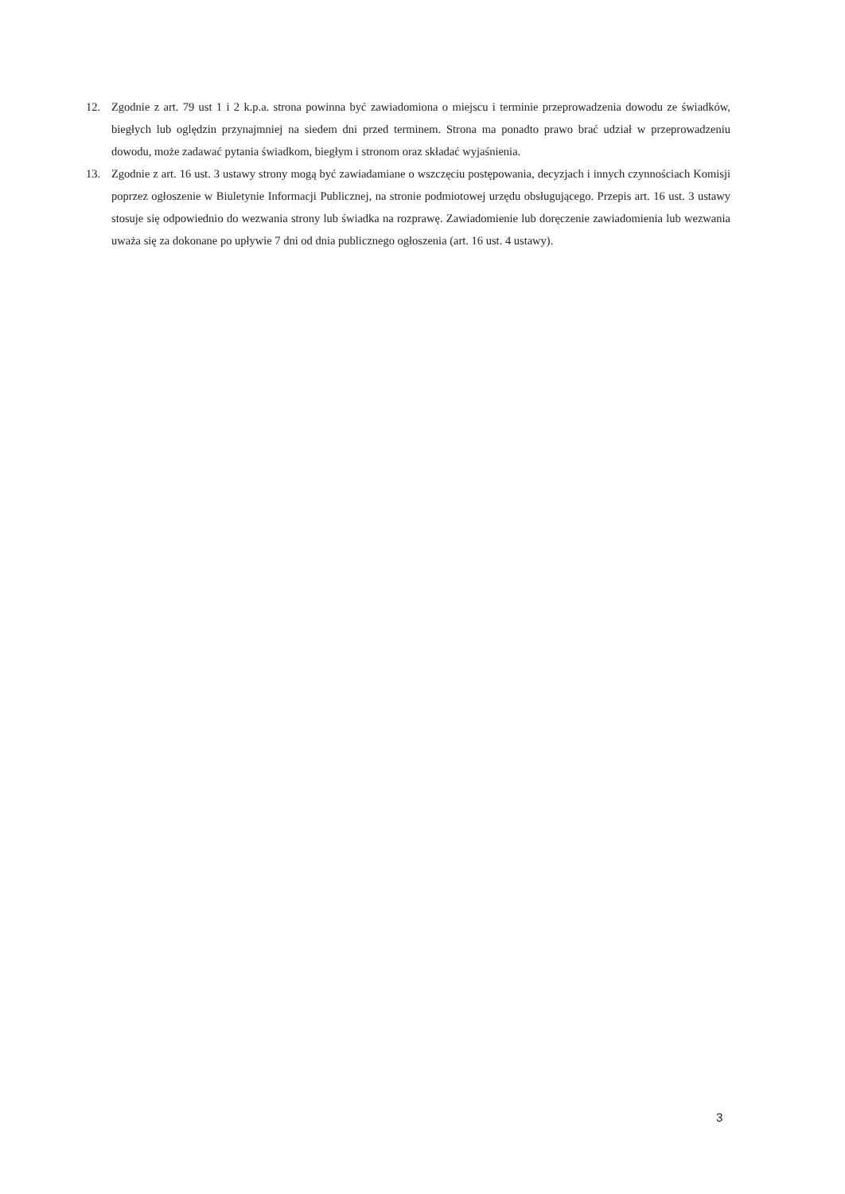12. Zgodnie z art. 79 ust 1 i 2 k.p.a. strona powinna być zawiadomiona o miejscu i terminie przeprowadzenia dowodu ze świadków, biegłych lub oględzin przynajmniej na siedem dni przed terminem. Strona ma ponadto prawo brać udział w przeprowadzeniu dowodu, może zadawać pytania świadkom, biegłym i stronom oraz składać wyjaśnienia.
13. Zgodnie z art. 16 ust. 3 ustawy strony mogą być zawiadamiane o wszczęciu postępowania, decyzjach i innych czynnościach Komisji poprzez ogłoszenie w Biuletynie Informacji Publicznej, na stronie podmiotowej urzędu obsługującego. Przepis art. 16 ust. 3 ustawy stosuje się odpowiednio do wezwania strony lub świadka na rozprawę. Zawiadomienie lub doręczenie zawiadomienia lub wezwania uważa się za dokonane po upływie 7 dni od dnia publicznego ogłoszenia (art. 16 ust. 4 ustawy).
3